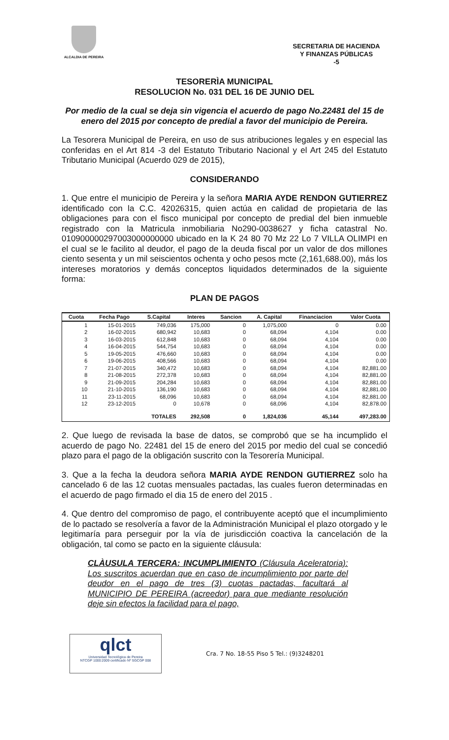ALCALDIA DE PEREIRA
SECRETARIA DE HACIENDA
Y FINANZAS PÚBLICAS
-5
TESORERÌA MUNICIPAL
RESOLUCION No. 031 DEL 16 DE JUNIO DEL
Por medio de la cual se deja sin vigencia el acuerdo de pago No.22481 del 15 de enero del 2015 por concepto de predial a favor del municipio de Pereira.
La Tesorera Municipal de Pereira, en uso de sus atribuciones legales y en especial las conferidas en el Art 814 -3 del Estatuto Tributario Nacional y el Art 245 del Estatuto Tributario Municipal (Acuerdo 029 de 2015),
CONSIDERANDO
1. Que entre el municipio de Pereira y la señora MARIA AYDE RENDON GUTIERREZ identificado con la C.C. 42026315, quien actúa en calidad de propietaria de las obligaciones para con el fisco municipal por concepto de predial del bien inmueble registrado con la Matricula inmobiliaria No290-0038627 y ficha catastral No. 010900000297003000000000 ubicado en la K 24 80 70 Mz 22 Lo 7 VILLA OLIMPI en el cual se le facilito al deudor, el pago de la deuda fiscal por un valor de dos millones ciento sesenta y un mil seiscientos ochenta y ocho pesos mcte (2,161,688.00), más los intereses moratorios y demás conceptos liquidados determinados de la siguiente forma:
PLAN DE PAGOS
| Cuota | Fecha Pago | S.Capital | Interes | Sancion | A. Capital | Financiacion | Valor Cuota |
| --- | --- | --- | --- | --- | --- | --- | --- |
| 1 | 15-01-2015 | 749,036 | 175,000 | 0 | 1,075,000 | 0 | 0.00 |
| 2 | 16-02-2015 | 680,942 | 10,683 | 0 | 68,094 | 4,104 | 0.00 |
| 3 | 16-03-2015 | 612,848 | 10,683 | 0 | 68,094 | 4,104 | 0.00 |
| 4 | 16-04-2015 | 544,754 | 10,683 | 0 | 68,094 | 4,104 | 0.00 |
| 5 | 19-05-2015 | 476,660 | 10,683 | 0 | 68,094 | 4,104 | 0.00 |
| 6 | 19-06-2015 | 408,566 | 10,683 | 0 | 68,094 | 4,104 | 0.00 |
| 7 | 21-07-2015 | 340,472 | 10,683 | 0 | 68,094 | 4,104 | 82,881.00 |
| 8 | 21-08-2015 | 272,378 | 10,683 | 0 | 68,094 | 4,104 | 82,881.00 |
| 9 | 21-09-2015 | 204,284 | 10,683 | 0 | 68,094 | 4,104 | 82,881.00 |
| 10 | 21-10-2015 | 136,190 | 10,683 | 0 | 68,094 | 4,104 | 82,881.00 |
| 11 | 23-11-2015 | 68,096 | 10,683 | 0 | 68,094 | 4,104 | 82,881.00 |
| 12 | 23-12-2015 | 0 | 10,678 | 0 | 68,096 | 4,104 | 82,878.00 |
| | | TOTALES | 292,508 | 0 | 1,824,036 | 45,144 | 497,283.00 |
2. Que luego de revisada la base de datos, se comprobó que se ha incumplido el acuerdo de pago No. 22481 del 15 de enero del 2015 por medio del cual se concedió plazo para el pago de la obligación suscrito con la Tesorería Municipal.
3. Que a la fecha la deudora señora MARIA AYDE RENDON GUTIERREZ solo ha cancelado 6 de las 12 cuotas mensuales pactadas, las cuales fueron determinadas en el acuerdo de pago firmado el dia 15 de enero del 2015 .
4. Que dentro del compromiso de pago, el contribuyente aceptó que el incumplimiento de lo pactado se resolvería a favor de la Administración Municipal el plazo otorgado y le legitimaría para perseguir por la vía de jurisdicción coactiva la cancelación de la obligación, tal como se pacto en la siguiente cláusula:
CLÀUSULA TERCERA: INCUMPLIMIENTO (Cláusula Aceleratoria): Los suscritos acuerdan que en caso de incumplimiento por parte del deudor en el pago de tres (3) cuotas pactadas, facultará al MUNICIPIO DE PEREIRA (acreedor) para que mediante resolución deje sin efectos la facilidad para el pago,
qlct
Universidad Tecnológica de Pereira
NTCGP 1000:2009 certificado Nº SGCGP 008
Cra. 7 No. 18-55 Piso 5 Tel.: (9)3248201